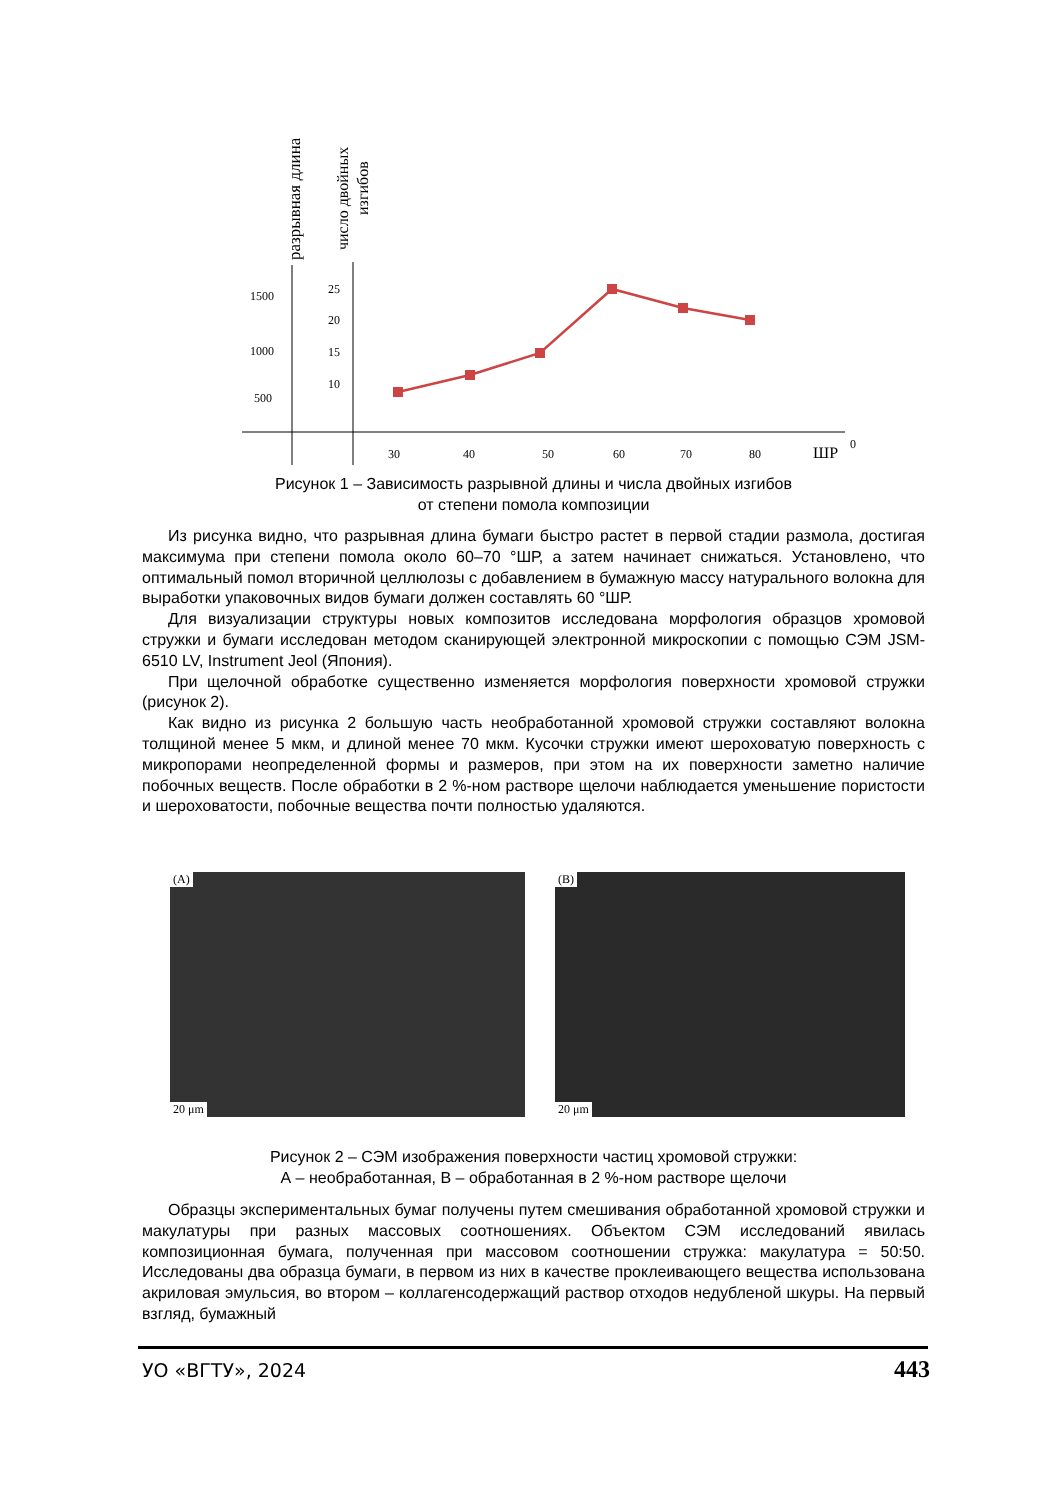разрывная длина
число двойных
изгибов
1500
1000
500
25
20
15
10
30
40
50
60
70
80
ШР
0
Рисунок 1 – Зависимость разрывной длины и числа двойных изгибов
от степени помола композиции
Из рисунка видно, что разрывная длина бумаги быстро растет в первой стадии размола, достигая максимума при степени помола около 60–70 °ШР, а затем начинает снижаться. Установлено, что оптимальный помол вторичной целлюлозы с добавлением в бумажную массу натурального волокна для выработки упаковочных видов бумаги должен составлять 60 °ШР.
Для визуализации структуры новых композитов исследована морфология образцов хромовой стружки и бумаги исследован методом сканирующей электронной микроскопии с помощью СЭМ JSM-6510 LV, Instrument Jeol (Япония).
При щелочной обработке существенно изменяется морфология поверхности хромовой стружки (рисунок 2).
Как видно из рисунка 2 большую часть необработанной хромовой стружки составляют волокна толщиной менее 5 мкм, и длиной менее 70 мкм. Кусочки стружки имеют шероховатую поверхность с микропорами неопределенной формы и размеров, при этом на их поверхности заметно наличие побочных веществ. После обработки в 2 %-ном растворе щелочи наблюдается уменьшение пористости и шероховатости, побочные вещества почти полностью удаляются.
(A)
20 μm
(B)
20 μm
Рисунок 2 – СЭМ изображения поверхности частиц хромовой стружки:
А – необработанная, В – обработанная в 2 %-ном растворе щелочи
Образцы экспериментальных бумаг получены путем смешивания обработанной хромовой стружки и макулатуры при разных массовых соотношениях. Объектом СЭМ исследований явилась композиционная бумага, полученная при массовом соотношении стружка: макулатура = 50:50. Исследованы два образца бумаги, в первом из них в качестве проклеивающего вещества использована акриловая эмульсия, во втором – коллагенсодержащий раствор отходов недубленой шкуры. На первый взгляд, бумажный
УО «ВГТУ», 2024 443